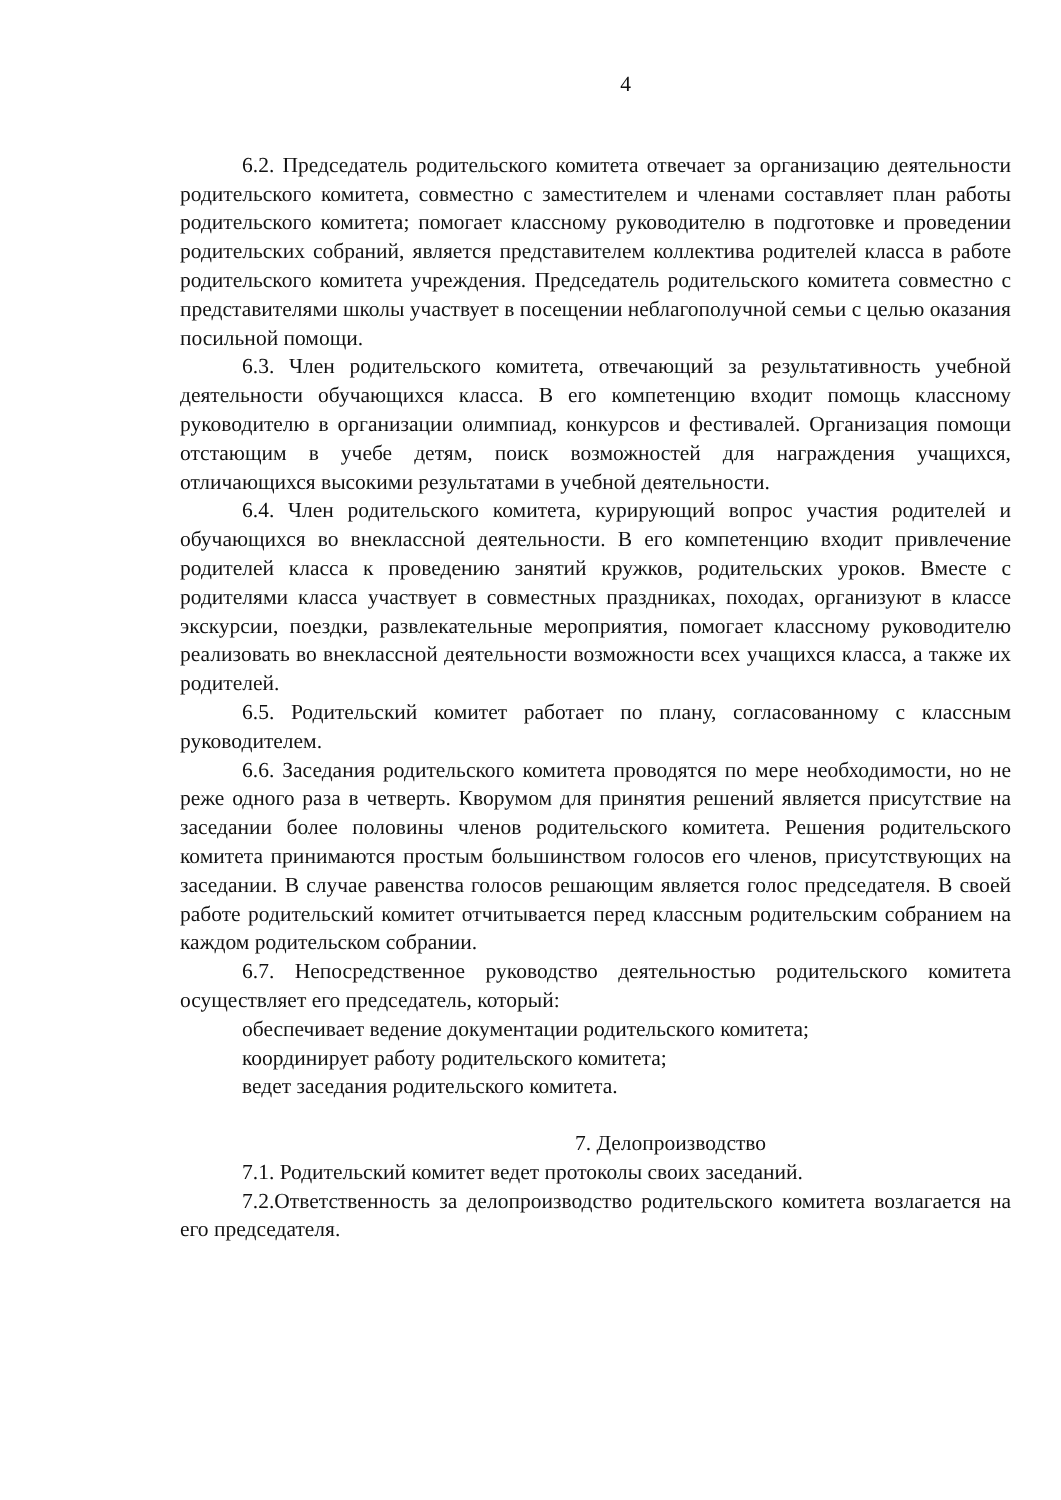4
6.2. Председатель родительского комитета отвечает за организацию деятельности родительского комитета, совместно с заместителем и членами составляет план работы родительского комитета; помогает классному руководителю в подготовке и проведении родительских собраний, является представителем коллектива родителей класса в работе родительского комитета учреждения. Председатель родительского комитета совместно с представителями школы участвует в посещении неблагополучной семьи с целью оказания посильной помощи.
6.3. Член родительского комитета, отвечающий за результативность учебной деятельности обучающихся класса. В его компетенцию входит помощь классному руководителю в организации олимпиад, конкурсов и фестивалей. Организация помощи отстающим в учебе детям, поиск возможностей для награждения учащихся, отличающихся высокими результатами в учебной деятельности.
6.4. Член родительского комитета, курирующий вопрос участия родителей и обучающихся во внеклассной деятельности. В его компетенцию входит привлечение родителей класса к проведению занятий кружков, родительских уроков. Вместе с родителями класса участвует в совместных праздниках, походах, организуют в классе экскурсии, поездки, развлекательные мероприятия, помогает классному руководителю реализовать во внеклассной деятельности возможности всех учащихся класса, а также их родителей.
6.5. Родительский комитет работает по плану, согласованному с классным руководителем.
6.6. Заседания родительского комитета проводятся по мере необходимости, но не реже одного раза в четверть. Кворумом для принятия решений является присутствие на заседании более половины членов родительского комитета. Решения родительского комитета принимаются простым большинством голосов его членов, присутствующих на заседании. В случае равенства голосов решающим является голос председателя. В своей работе родительский комитет отчитывается перед классным родительским собранием на каждом родительском собрании.
6.7. Непосредственное руководство деятельностью родительского комитета осуществляет его председатель, который:
обеспечивает ведение документации родительского комитета;
координирует работу родительского комитета;
ведет заседания родительского комитета.
7. Делопроизводство
7.1. Родительский комитет ведет протоколы своих заседаний.
7.2.Ответственность за делопроизводство родительского комитета возлагается на его председателя.